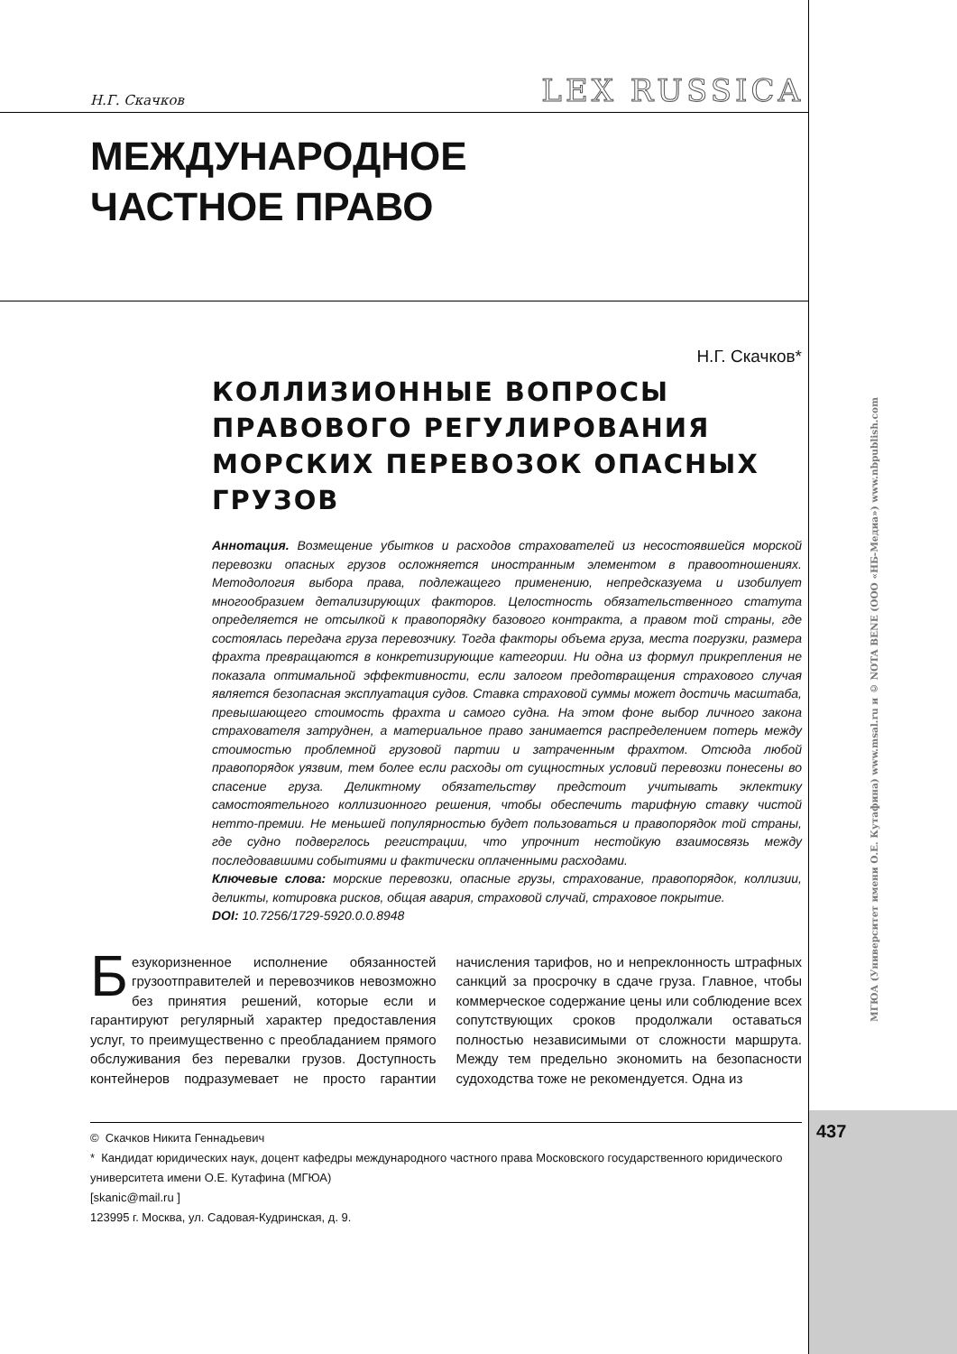Н.Г. Скачков LEX RUSSICA
МЕЖДУНАРОДНОЕ
ЧАСТНОЕ ПРАВО
Н.Г. Скачков*
КОЛЛИЗИОННЫЕ ВОПРОСЫ ПРАВОВОГО РЕГУЛИРОВАНИЯ МОРСКИХ ПЕРЕВОЗОК ОПАСНЫХ ГРУЗОВ
Аннотация. Возмещение убытков и расходов страхователей из несостоявшейся морской перевозки опасных грузов осложняется иностранным элементом в правоотношениях. Методология выбора права, подлежащего применению, непредсказуема и изобилует многообразием детализирующих факторов. Целостность обязательственного статута определяется не отсылкой к правопорядку базового контракта, а правом той страны, где состоялась передача груза перевозчику. Тогда факторы объема груза, места погрузки, размера фрахта превращаются в конкретизирующие категории. Ни одна из формул прикрепления не показала оптимальной эффективности, если залогом предотвращения страхового случая является безопасная эксплуатация судов. Ставка страховой суммы может достичь масштаба, превышающего стоимость фрахта и самого судна. На этом фоне выбор личного закона страхователя затруднен, а материальное право занимается распределением потерь между стоимостью проблемной грузовой партии и затраченным фрахтом. Отсюда любой правопорядок уязвим, тем более если расходы от сущностных условий перевозки понесены во спасение груза. Деликтному обязательству предстоит учитывать эклектику самостоятельного коллизионного решения, чтобы обеспечить тарифную ставку чистой нетто-премии. Не меньшей популярностью будет пользоваться и правопорядок той страны, где судно подверглось регистрации, что упрочнит нестойкую взаимосвязь между последовавшими событиями и фактически оплаченными расходами.
Ключевые слова: морские перевозки, опасные грузы, страхование, правопорядок, коллизии, деликты, котировка рисков, общая авария, страховой случай, страховое покрытие.
DOI: 10.7256/1729-5920.0.0.8948
Безукоризненное исполнение обязанностей грузоотправителей и перевозчиков невозможно без принятия решений, которые если и гарантируют регулярный характер предоставления услуг, то преимущественно с преобладанием прямого обслуживания без перевалки грузов. Доступность контейнеров подразумевает не просто гарантии начисления тарифов, но и непреклонность штрафных санкций за просрочку в сдаче груза. Главное, чтобы коммерческое содержание цены или соблюдение всех сопутствующих сроков продолжали оставаться полностью независимыми от сложности маршрута. Между тем предельно экономить на безопасности судоходства тоже не рекомендуется. Одна из
© Скачков Никита Геннадьевич
* Кандидат юридических наук, доцент кафедры международного частного права Московского государственного юридического университета имени О.Е. Кутафина (МГЮА)
[skanic@mail.ru ]
123995 г. Москва, ул. Садовая-Кудринская, д. 9.
МГЮА (Университет имени О.Е. Кутафина) www.msal.ru и © NOTA BENE (ООО «НБ-Медиа») www.nbpublish.com
437